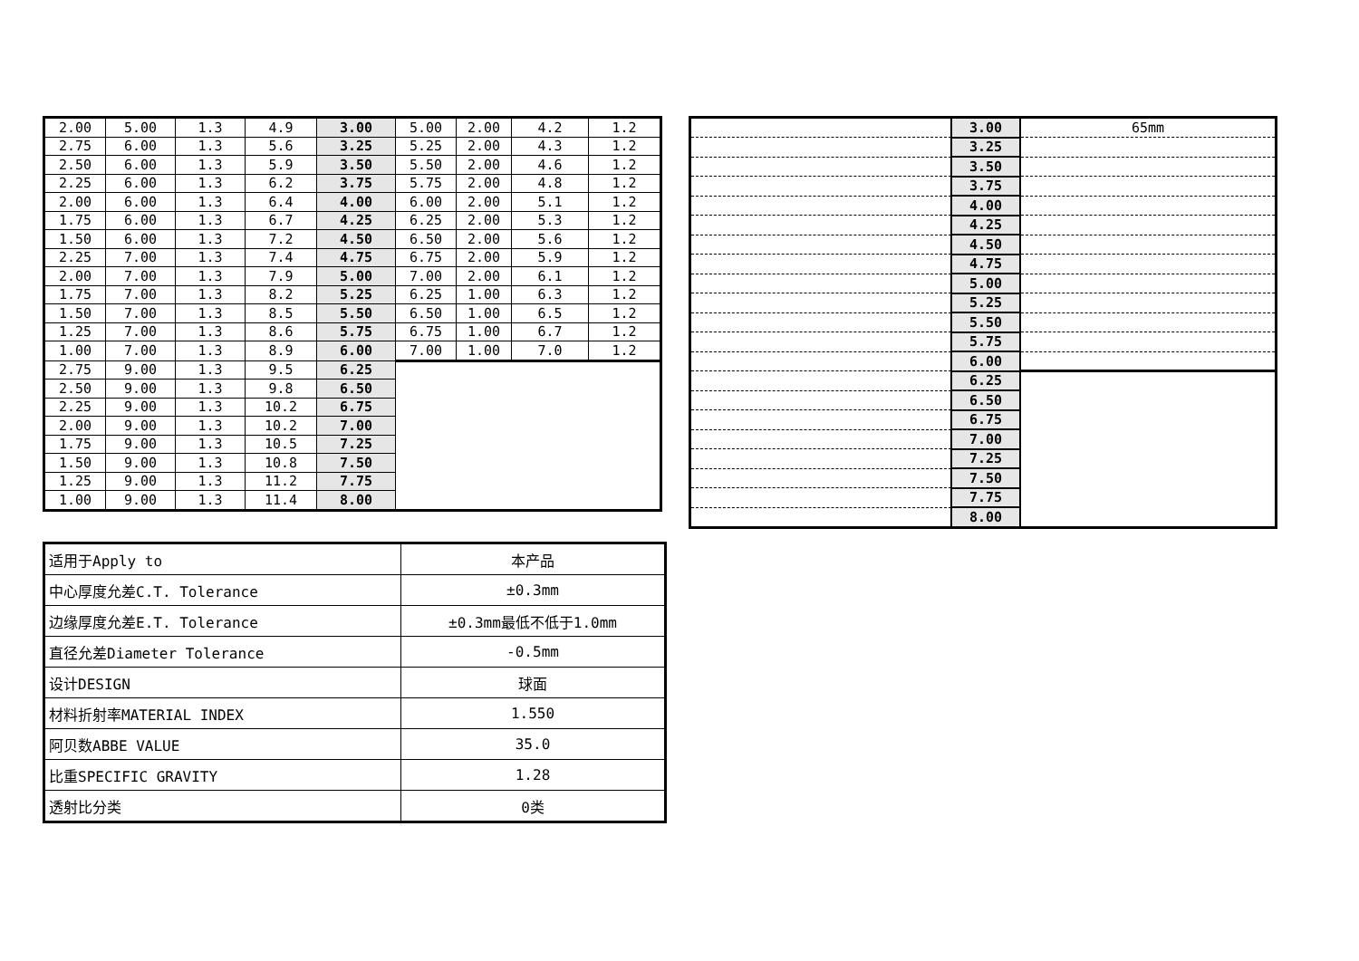| 2.00 | 5.00 | 1.3 | 4.9 | 3.00 | 5.00 | 2.00 | 4.2 | 1.2 |
| 2.75 | 6.00 | 1.3 | 5.6 | 3.25 | 5.25 | 2.00 | 4.3 | 1.2 |
| 2.50 | 6.00 | 1.3 | 5.9 | 3.50 | 5.50 | 2.00 | 4.6 | 1.2 |
| 2.25 | 6.00 | 1.3 | 6.2 | 3.75 | 5.75 | 2.00 | 4.8 | 1.2 |
| 2.00 | 6.00 | 1.3 | 6.4 | 4.00 | 6.00 | 2.00 | 5.1 | 1.2 |
| 1.75 | 6.00 | 1.3 | 6.7 | 4.25 | 6.25 | 2.00 | 5.3 | 1.2 |
| 1.50 | 6.00 | 1.3 | 7.2 | 4.50 | 6.50 | 2.00 | 5.6 | 1.2 |
| 2.25 | 7.00 | 1.3 | 7.4 | 4.75 | 6.75 | 2.00 | 5.9 | 1.2 |
| 2.00 | 7.00 | 1.3 | 7.9 | 5.00 | 7.00 | 2.00 | 6.1 | 1.2 |
| 1.75 | 7.00 | 1.3 | 8.2 | 5.25 | 6.25 | 1.00 | 6.3 | 1.2 |
| 1.50 | 7.00 | 1.3 | 8.5 | 5.50 | 6.50 | 1.00 | 6.5 | 1.2 |
| 1.25 | 7.00 | 1.3 | 8.6 | 5.75 | 6.75 | 1.00 | 6.7 | 1.2 |
| 1.00 | 7.00 | 1.3 | 8.9 | 6.00 | 7.00 | 1.00 | 7.0 | 1.2 |
| 2.75 | 9.00 | 1.3 | 9.5 | 6.25 | | | | |
| 2.50 | 9.00 | 1.3 | 9.8 | 6.50 | | | | |
| 2.25 | 9.00 | 1.3 | 10.2 | 6.75 | | | | |
| 2.00 | 9.00 | 1.3 | 10.2 | 7.00 | | | | |
| 1.75 | 9.00 | 1.3 | 10.5 | 7.25 | | | | |
| 1.50 | 9.00 | 1.3 | 10.8 | 7.50 | | | | |
| 1.25 | 9.00 | 1.3 | 11.2 | 7.75 | | | | |
| 1.00 | 9.00 | 1.3 | 11.4 | 8.00 | | | | |
| | 3.00 | 65mm |
| | 3.25 | |
| | 3.50 | |
| | 3.75 | |
| | 4.00 | |
| | 4.25 | |
| | 4.50 | |
| | 4.75 | |
| | 5.00 | |
| | 5.25 | |
| | 5.50 | |
| | 5.75 | |
| | 6.00 | |
| | 6.25 | |
| | 6.50 | |
| | 6.75 | |
| | 7.00 | |
| | 7.25 | |
| | 7.50 | |
| | 7.75 | |
| | 8.00 | |
| 适用于Apply to | 本产品 |
| 中心厚度允差C.T. Tolerance | ±0.3mm |
| 边缘厚度允差E.T. Tolerance | ±0.3mm最低不低于1.0mm |
| 直径允差Diameter Tolerance | -0.5mm |
| 设计DESIGN | 球面 |
| 材料折射率MATERIAL INDEX | 1.550 |
| 阿贝数ABBE VALUE | 35.0 |
| 比重SPECIFIC GRAVITY | 1.28 |
| 透射比分类 | 0类 |